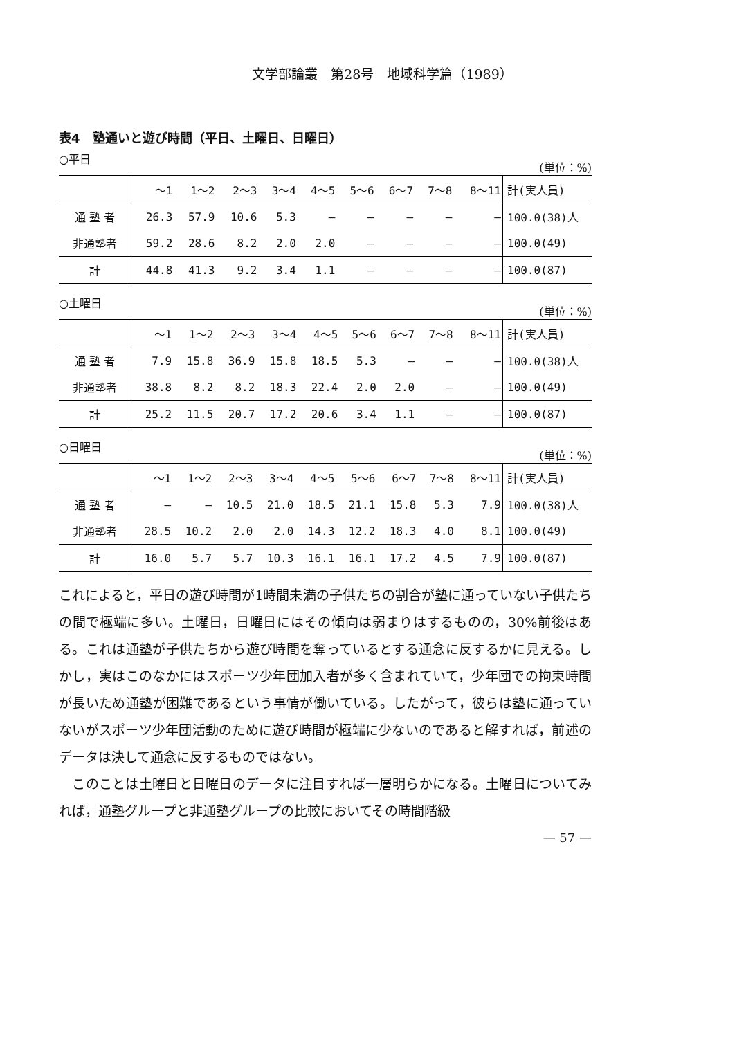文学部論叢　第28号　地域科学篇（1989）
表4　塾通いと遊び時間（平日、土曜日、日曜日）
○平日 (単位：%)
| | ～1 | 1～2 | 2～3 | 3～4 | 4～5 | 5～6 | 6～7 | 7～8 | 8～11 | 計(実人員) |
| --- | --- | --- | --- | --- | --- | --- | --- | --- | --- | --- |
| 通 塾 者 | 26.3 | 57.9 | 10.6 | 5.3 | — | — | — | — | — | 100.0(38)人 |
| 非通塾者 | 59.2 | 28.6 | 8.2 | 2.0 | 2.0 | — | — | — | — | 100.0(49) |
| 計 | 44.8 | 41.3 | 9.2 | 3.4 | 1.1 | — | — | — | — | 100.0(87) |
○土曜日 (単位：%)
| | ～1 | 1～2 | 2～3 | 3～4 | 4～5 | 5～6 | 6～7 | 7～8 | 8～11 | 計(実人員) |
| --- | --- | --- | --- | --- | --- | --- | --- | --- | --- | --- |
| 通 塾 者 | 7.9 | 15.8 | 36.9 | 15.8 | 18.5 | 5.3 | — | — | — | 100.0(38)人 |
| 非通塾者 | 38.8 | 8.2 | 8.2 | 18.3 | 22.4 | 2.0 | 2.0 | — | — | 100.0(49) |
| 計 | 25.2 | 11.5 | 20.7 | 17.2 | 20.6 | 3.4 | 1.1 | — | — | 100.0(87) |
○日曜日 (単位：%)
| | ～1 | 1～2 | 2～3 | 3～4 | 4～5 | 5～6 | 6～7 | 7～8 | 8～11 | 計(実人員) |
| --- | --- | --- | --- | --- | --- | --- | --- | --- | --- | --- |
| 通 塾 者 | — | — | 10.5 | 21.0 | 18.5 | 21.1 | 15.8 | 5.3 | 7.9 | 100.0(38)人 |
| 非通塾者 | 28.5 | 10.2 | 2.0 | 2.0 | 14.3 | 12.2 | 18.3 | 4.0 | 8.1 | 100.0(49) |
| 計 | 16.0 | 5.7 | 5.7 | 10.3 | 16.1 | 16.1 | 17.2 | 4.5 | 7.9 | 100.0(87) |
これによると，平日の遊び時間が1時間未満の子供たちの割合が塾に通っていない子供たちの間で極端に多い。土曜日，日曜日にはその傾向は弱まりはするものの，30%前後はある。これは通塾が子供たちから遊び時間を奪っているとする通念に反するかに見える。しかし，実はこのなかにはスポーツ少年団加入者が多く含まれていて，少年団での拘束時間が長いため通塾が困難であるという事情が働いている。したがって，彼らは塾に通っていないがスポーツ少年団活動のために遊び時間が極端に少ないのであると解すれば，前述のデータは決して通念に反するものではない。
　このことは土曜日と日曜日のデータに注目すれば一層明らかになる。土曜日についてみれば，通塾グループと非通塾グループの比較においてその時間階級
— 57 —